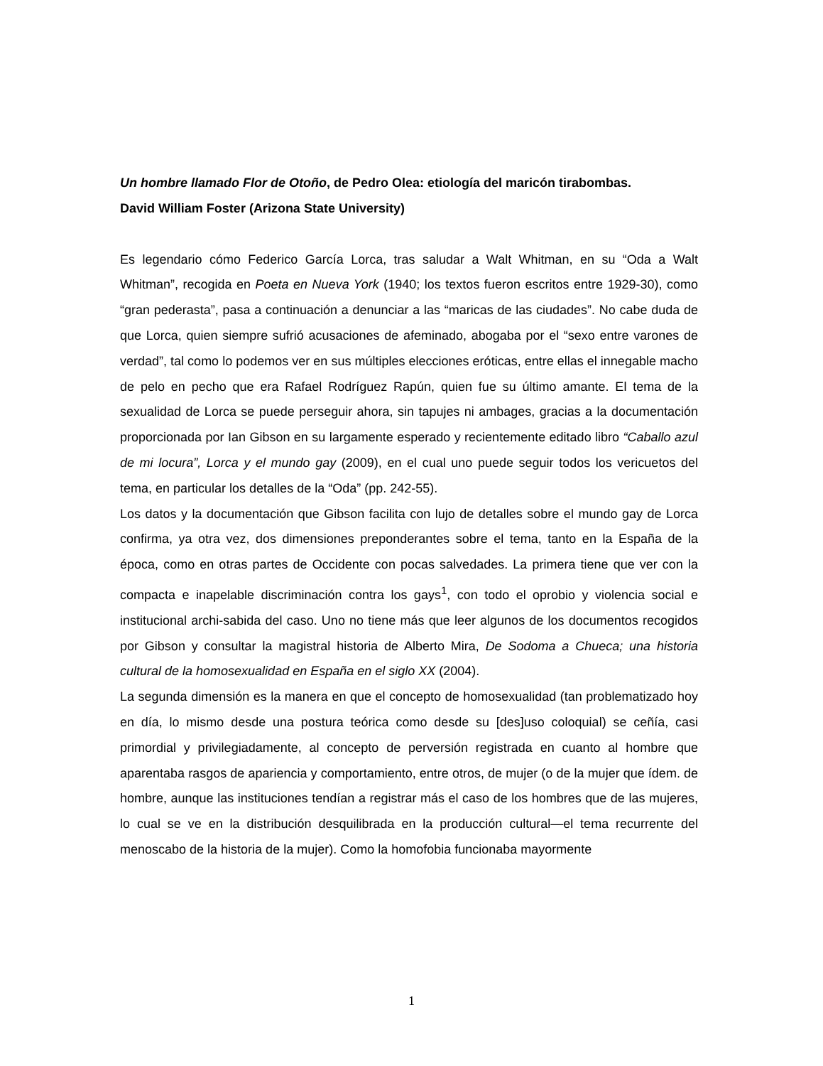Un hombre llamado Flor de Otoño, de Pedro Olea: etiología del maricón tirabombas.
David William Foster (Arizona State University)
Es legendario cómo Federico García Lorca, tras saludar a Walt Whitman, en su “Oda a Walt Whitman”, recogida en Poeta en Nueva York (1940; los textos fueron escritos entre 1929-30), como “gran pederasta”, pasa a continuación a denunciar a las “maricas de las ciudades”. No cabe duda de que Lorca, quien siempre sufrió acusaciones de afeminado, abogaba por el “sexo entre varones de verdad”, tal como lo podemos ver en sus múltiples elecciones eróticas, entre ellas el innegable macho de pelo en pecho que era Rafael Rodríguez Rapún, quien fue su último amante. El tema de la sexualidad de Lorca se puede perseguir ahora, sin tapujes ni ambages, gracias a la documentación proporcionada por Ian Gibson en su largamente esperado y recientemente editado libro “Caballo azul de mi locura”, Lorca y el mundo gay (2009), en el cual uno puede seguir todos los vericuetos del tema, en particular los detalles de la “Oda” (pp. 242-55).
Los datos y la documentación que Gibson facilita con lujo de detalles sobre el mundo gay de Lorca confirma, ya otra vez, dos dimensiones preponderantes sobre el tema, tanto en la España de la época, como en otras partes de Occidente con pocas salvedades. La primera tiene que ver con la compacta e inapelable discriminación contra los gays<sup>1</sup>, con todo el oprobio y violencia social e institucional archi-sabida del caso. Uno no tiene más que leer algunos de los documentos recogidos por Gibson y consultar la magistral historia de Alberto Mira, De Sodoma a Chueca; una historia cultural de la homosexualidad en España en el siglo XX (2004).
La segunda dimensión es la manera en que el concepto de homosexualidad (tan problematizado hoy en día, lo mismo desde una postura teórica como desde su [des]uso coloquial) se ceñía, casi primordial y privilegiadamente, al concepto de perversión registrada en cuanto al hombre que aparentaba rasgos de apariencia y comportamiento, entre otros, de mujer (o de la mujer que ídem. de hombre, aunque las instituciones tendían a registrar más el caso de los hombres que de las mujeres, lo cual se ve en la distribución desquilibrada en la producción cultural—el tema recurrente del menoscabo de la historia de la mujer). Como la homofobia funcionaba mayormente
1